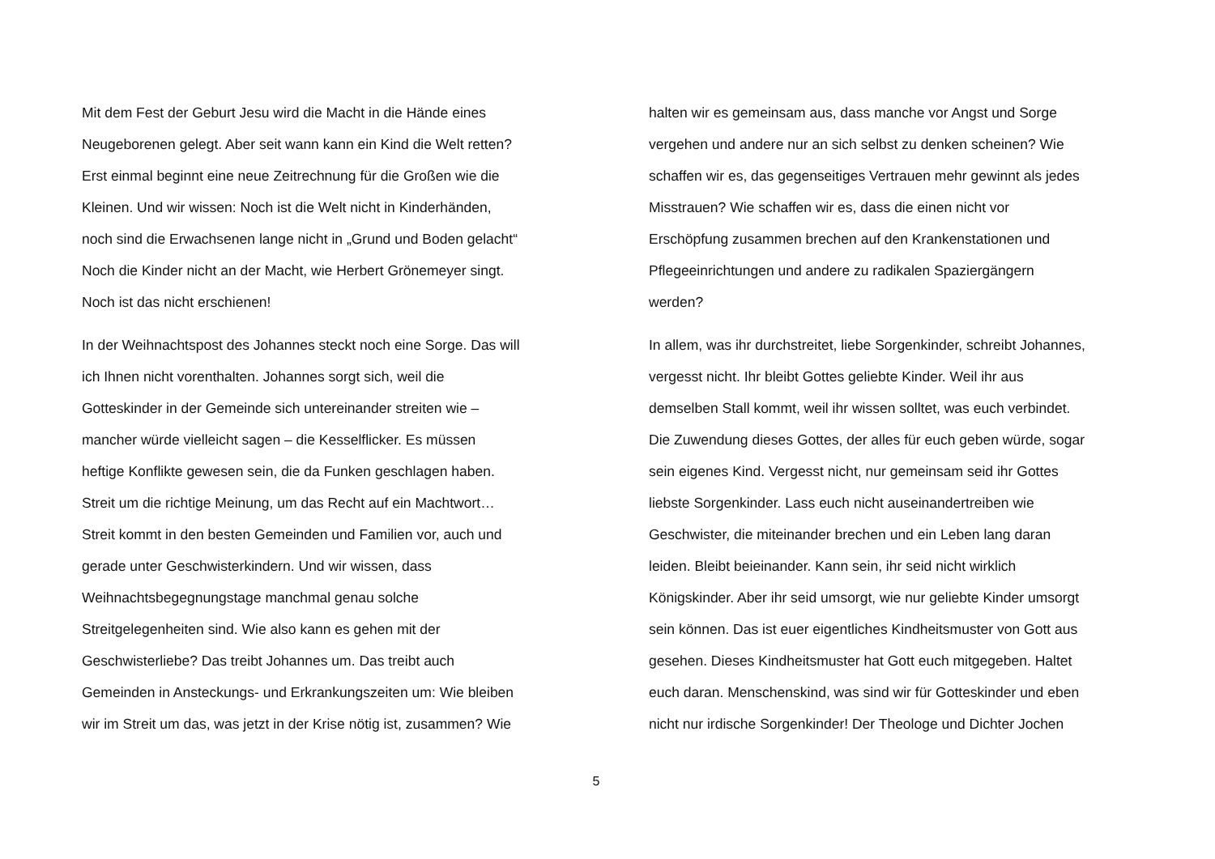Mit dem Fest der Geburt Jesu wird die Macht in die Hände eines
Neugeborenen gelegt. Aber seit wann kann ein Kind die Welt retten?
Erst einmal beginnt eine neue Zeitrechnung für die Großen wie die
Kleinen. Und wir wissen: Noch ist die Welt nicht in Kinderhänden,
noch sind die Erwachsenen lange nicht in „Grund und Boden gelacht“
Noch die Kinder nicht an der Macht, wie Herbert Grönemeyer singt.
Noch ist das nicht erschienen!
In der Weihnachtspost des Johannes steckt noch eine Sorge. Das will
ich Ihnen nicht vorenthalten. Johannes sorgt sich, weil die
Gotteskinder in der Gemeinde sich untereinander streiten wie –
mancher würde vielleicht sagen – die Kesselflicker. Es müssen
heftige Konflikte gewesen sein, die da Funken geschlagen haben.
Streit um die richtige Meinung, um das Recht auf ein Machtwort…
Streit kommt in den besten Gemeinden und Familien vor, auch und
gerade unter Geschwisterkindern. Und wir wissen, dass
Weihnachtsbegegnungstage manchmal genau solche
Streitgelegenheiten sind. Wie also kann es gehen mit der
Geschwisterliebe? Das treibt Johannes um. Das treibt auch
Gemeinden in Ansteckungs- und Erkrankungszeiten um: Wie bleiben
wir im Streit um das, was jetzt in der Krise nötig ist, zusammen? Wie
halten wir es gemeinsam aus, dass manche vor Angst und Sorge
vergehen und andere nur an sich selbst zu denken scheinen? Wie
schaffen wir es, das gegenseitiges Vertrauen mehr gewinnt als jedes
Misstrauen? Wie schaffen wir es, dass die einen nicht vor
Erschöpfung zusammen brechen auf den Krankenstationen und
Pflegeeinrichtungen und andere zu radikalen Spaziergängern
werden?
In allem, was ihr durchstreitet, liebe Sorgenkinder, schreibt Johannes,
vergesst nicht. Ihr bleibt Gottes geliebte Kinder. Weil ihr aus
demselben Stall kommt, weil ihr wissen solltet, was euch verbindet.
Die Zuwendung dieses Gottes, der alles für euch geben würde, sogar
sein eigenes Kind. Vergesst nicht, nur gemeinsam seid ihr Gottes
liebste Sorgenkinder. Lass euch nicht auseinandertreiben wie
Geschwister, die miteinander brechen und ein Leben lang daran
leiden. Bleibt beieinander. Kann sein, ihr seid nicht wirklich
Königskinder. Aber ihr seid umsorgt, wie nur geliebte Kinder umsorgt
sein können. Das ist euer eigentliches Kindheitsmuster von Gott aus
gesehen. Dieses Kindheitsmuster hat Gott euch mitgegeben. Haltet
euch daran. Menschenskind, was sind wir für Gotteskinder und eben
nicht nur irdische Sorgenkinder! Der Theologe und Dichter Jochen
5